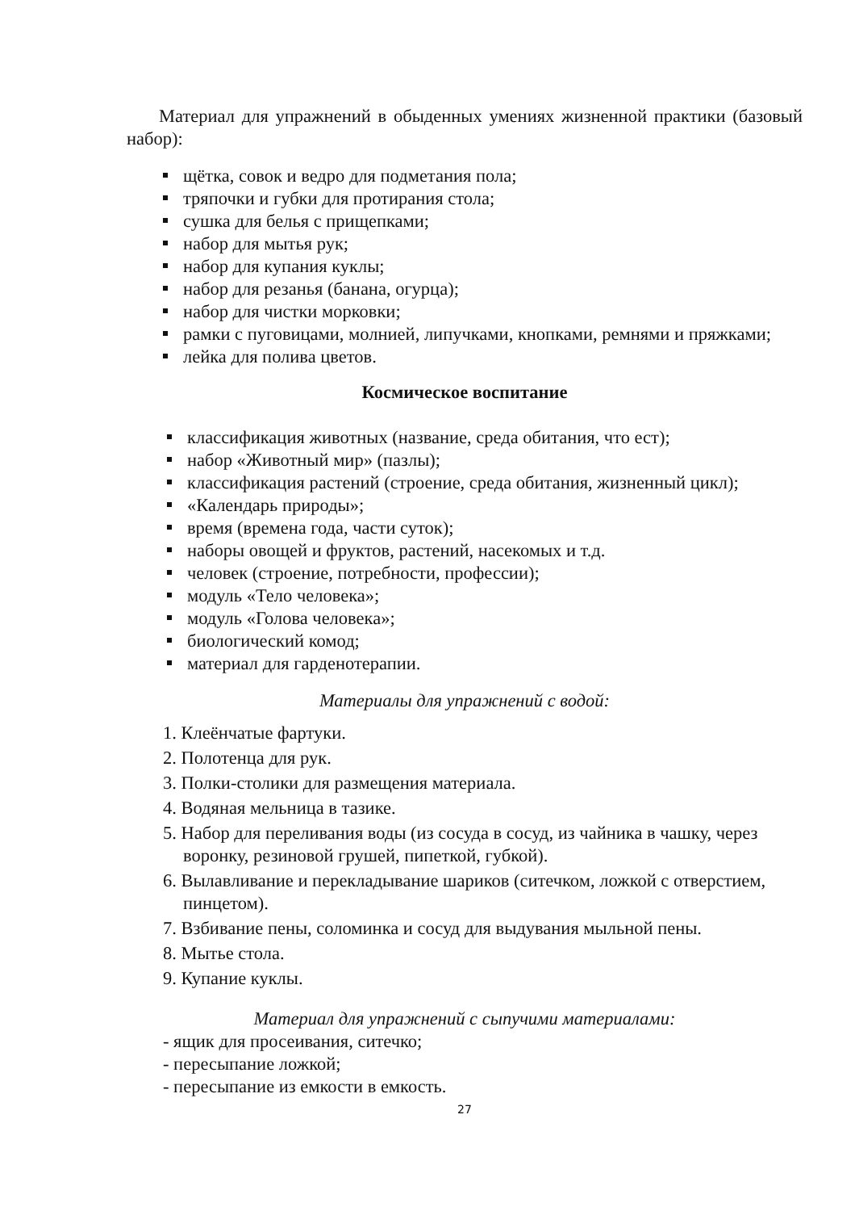Материал для упражнений в обыденных умениях жизненной практики (базовый набор):
щётка, совок и ведро для подметания пола;
тряпочки и губки для протирания стола;
сушка для белья с прищепками;
набор для мытья рук;
набор для купания куклы;
набор для резанья (банана, огурца);
набор для чистки морковки;
рамки с пуговицами, молнией, липучками, кнопками, ремнями и пряжками;
лейка для полива цветов.
Космическое воспитание
классификация животных (название, среда обитания, что ест);
набор «Животный мир» (пазлы);
классификация растений (строение, среда обитания, жизненный цикл);
«Календарь природы»;
время (времена года, части суток);
наборы овощей и фруктов, растений, насекомых и т.д.
человек (строение, потребности, профессии);
модуль «Тело человека»;
модуль «Голова человека»;
биологический комод;
материал для гарденотерапии.
Материалы для упражнений с водой:
1. Клеёнчатые фартуки.
2. Полотенца для рук.
3. Полки-столики для размещения материала.
4. Водяная мельница в тазике.
5. Набор для переливания воды (из сосуда в сосуд, из чайника в чашку, через воронку, резиновой грушей, пипеткой, губкой).
6. Вылавливание и перекладывание шариков (ситечком, ложкой с отверстием, пинцетом).
7. Взбивание пены, соломинка и сосуд для выдувания мыльной пены.
8. Мытье стола.
9. Купание куклы.
Материал для упражнений с сыпучими материалами:
- ящик для просеивания, ситечко;
- пересыпание ложкой;
- пересыпание из емкости в емкость.
27